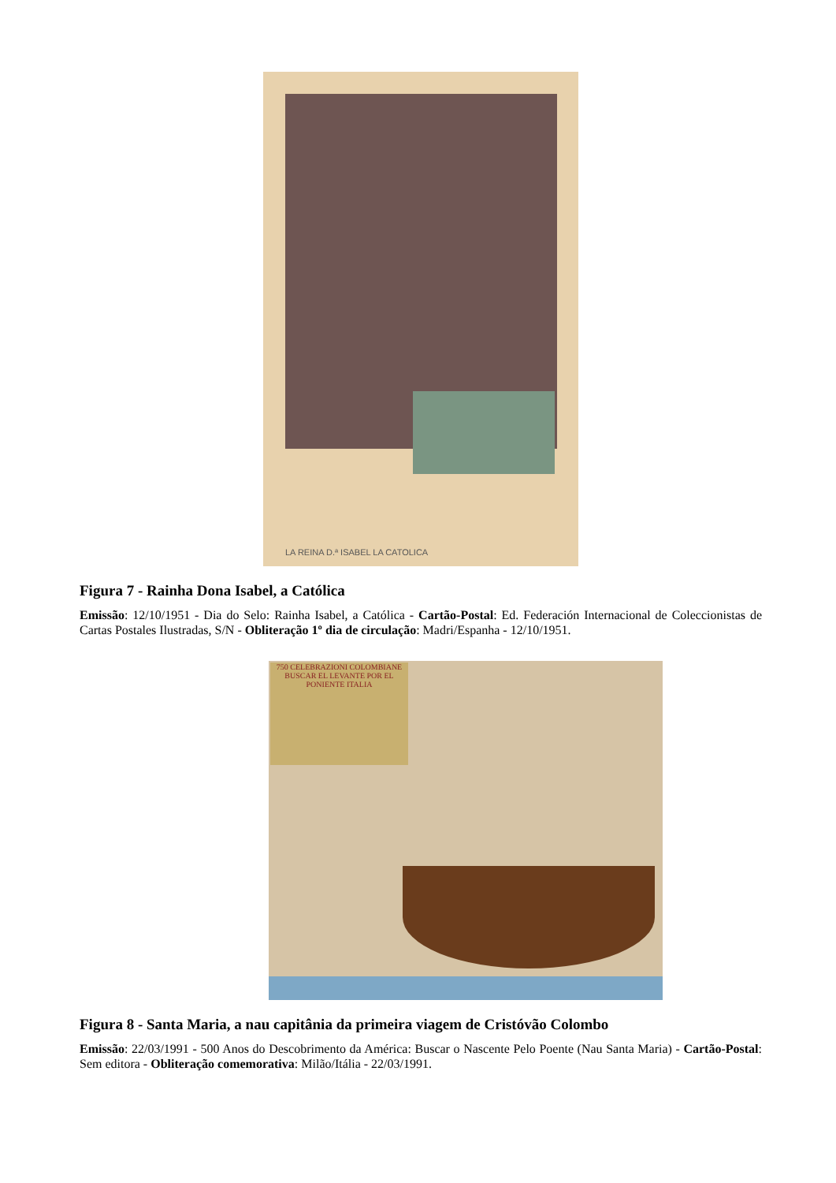LA REINA D.ª ISABEL LA CATOLICA
Figura 7 - Rainha Dona Isabel, a Católica
Emissão: 12/10/1951 - Dia do Selo: Rainha Isabel, a Católica - Cartão-Postal: Ed. Federación Internacional de Coleccionistas de Cartas Postales Ilustradas, S/N - Obliteração 1º dia de circulação: Madri/Espanha - 12/10/1951.
750 CELEBRAZIONI COLOMBIANE BUSCAR EL LEVANTE POR EL PONIENTE ITALIA
Figura 8 - Santa Maria, a nau capitânia da primeira viagem de Cristóvão Colombo
Emissão: 22/03/1991 - 500 Anos do Descobrimento da América: Buscar o Nascente Pelo Poente (Nau Santa Maria) - Cartão-Postal: Sem editora - Obliteração comemorativa: Milão/Itália - 22/03/1991.